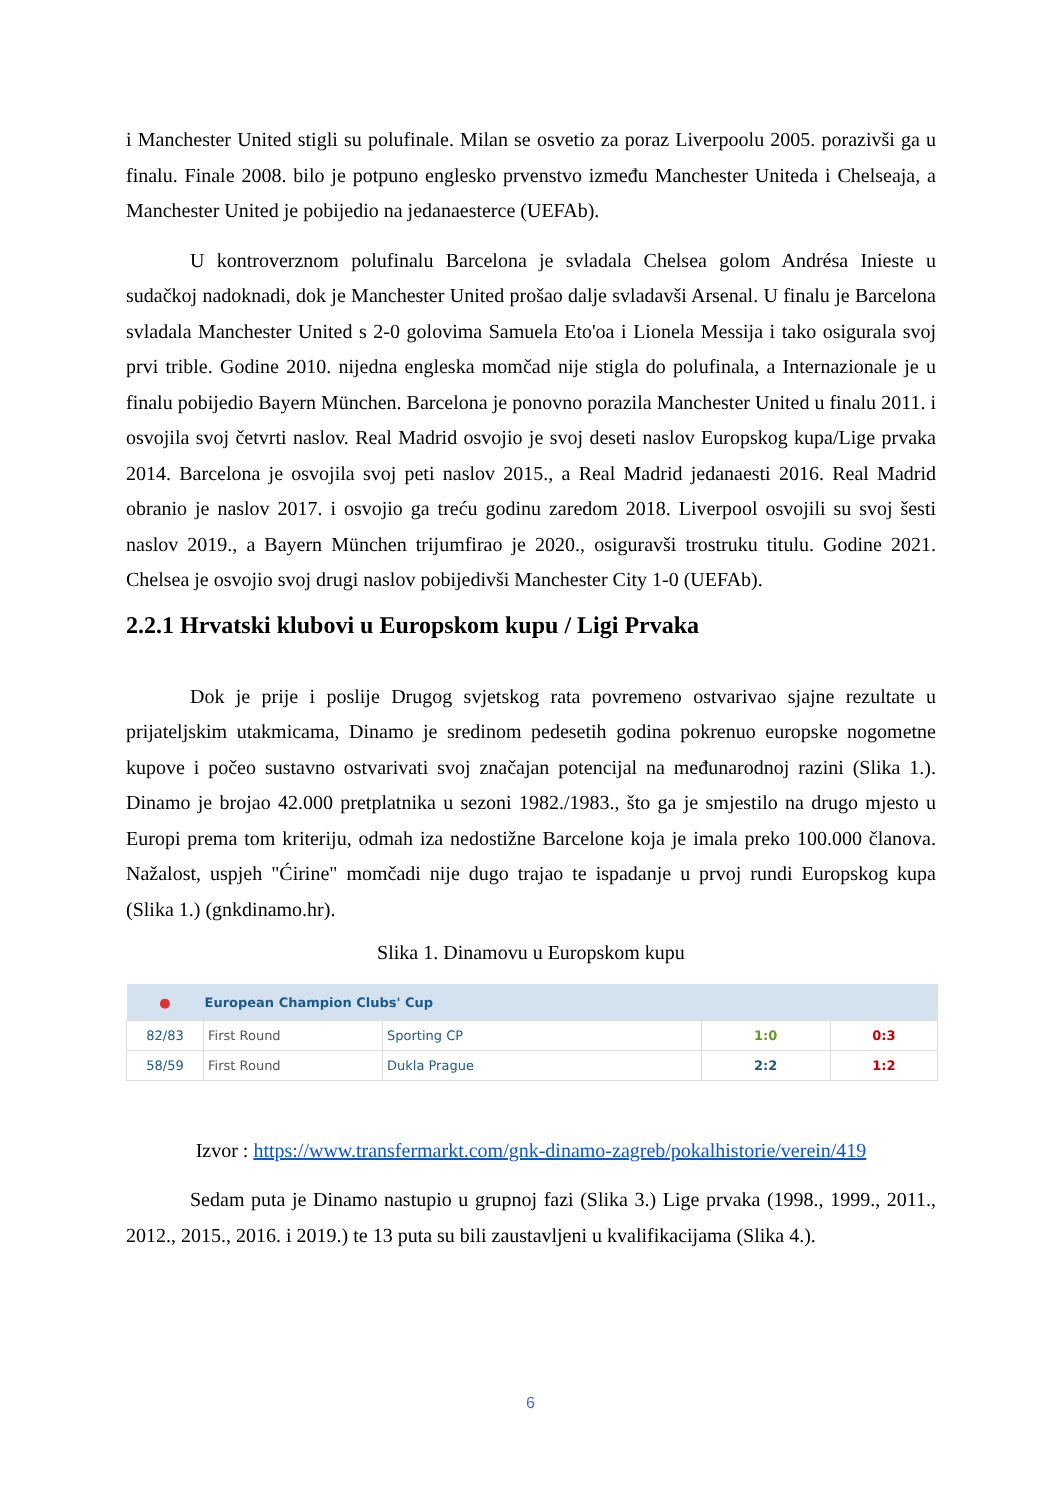i Manchester United stigli su polufinale. Milan se osvetio za poraz Liverpoolu 2005. porazivši ga u finalu. Finale 2008. bilo je potpuno englesko prvenstvo između Manchester Uniteda i Chelseaja, a Manchester United je pobijedio na jedanaesterce (UEFAb).
U kontroverznom polufinalu Barcelona je svladala Chelsea golom Andrésa Inieste u sudačkoj nadoknadi, dok je Manchester United prošao dalje svladavši Arsenal. U finalu je Barcelona svladala Manchester United s 2-0 golovima Samuela Eto'oa i Lionela Messija i tako osigurala svoj prvi trible. Godine 2010. nijedna engleska momčad nije stigla do polufinala, a Internazionale je u finalu pobijedio Bayern München. Barcelona je ponovno porazila Manchester United u finalu 2011. i osvojila svoj četvrti naslov. Real Madrid osvojio je svoj deseti naslov Europskog kupa/Lige prvaka 2014. Barcelona je osvojila svoj peti naslov 2015., a Real Madrid jedanaesti 2016. Real Madrid obranio je naslov 2017. i osvojio ga treću godinu zaredom 2018. Liverpool osvojili su svoj šesti naslov 2019., a Bayern München trijumfirao je 2020., osiguravši trostruku titulu. Godine 2021. Chelsea je osvojio svoj drugi naslov pobijedivši Manchester City 1-0 (UEFAb).
2.2.1 Hrvatski klubovi u Europskom kupu / Ligi Prvaka
Dok je prije i poslije Drugog svjetskog rata povremeno ostvarivao sjajne rezultate u prijateljskim utakmicama, Dinamo je sredinom pedesetih godina pokrenuo europske nogometne kupove i počeo sustavno ostvarivati svoj značajan potencijal na međunarodnoj razini (Slika 1.). Dinamo je brojao 42.000 pretplatnika u sezoni 1982./1983., što ga je smjestilo na drugo mjesto u Europi prema tom kriteriju, odmah iza nedostižne Barcelone koja je imala preko 100.000 članova. Nažalost, uspjeh "Ćirine" momčadi nije dugo trajao te ispadanje u prvoj rundi Europskog kupa (Slika 1.) (gnkdinamo.hr).
Slika 1. Dinamovu u Europskom kupu
| ● | European Champion Clubs' Cup | | | |
| --- | --- | --- | --- | --- |
| 82/83 | First Round | Sporting CP | 1:0 | 0:3 |
| 58/59 | First Round | Dukla Prague | 2:2 | 1:2 |
Izvor : https://www.transfermarkt.com/gnk-dinamo-zagreb/pokalhistorie/verein/419
Sedam puta je Dinamo nastupio u grupnoj fazi (Slika 3.) Lige prvaka (1998., 1999., 2011., 2012., 2015., 2016. i 2019.) te 13 puta su bili zaustavljeni u kvalifikacijama (Slika 4.).
6